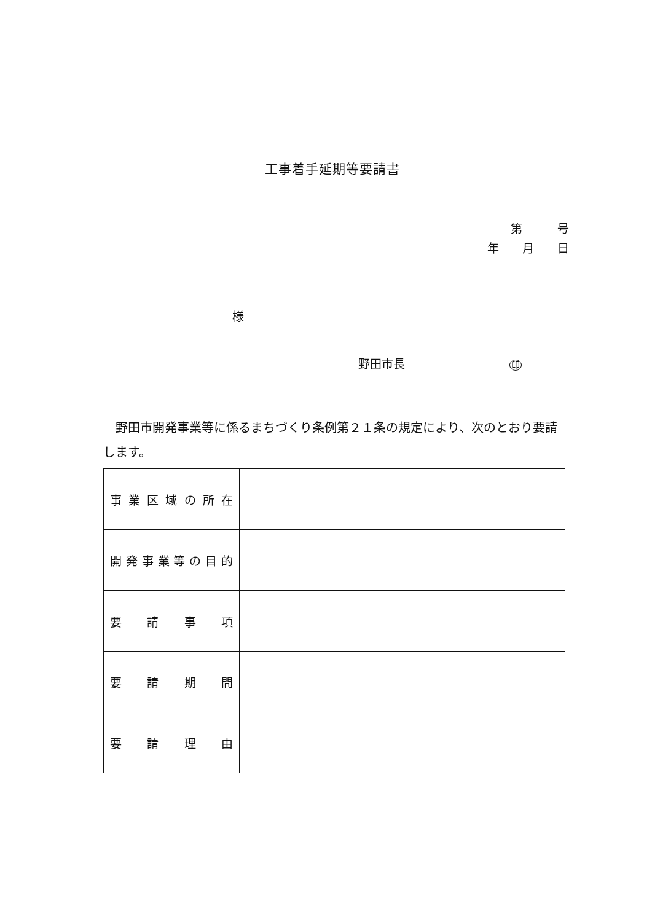工事着手延期等要請書
第　　　号
年　　月　　日
様
野田市長 印
野田市開発事業等に係るまちづくり条例第２１条の規定により、次のとおり要請します。
| 事業区域の所在 | |
| 開発事業等の目的 | |
| 要請事項 | |
| 要請期間 | |
| 要請理由 | |